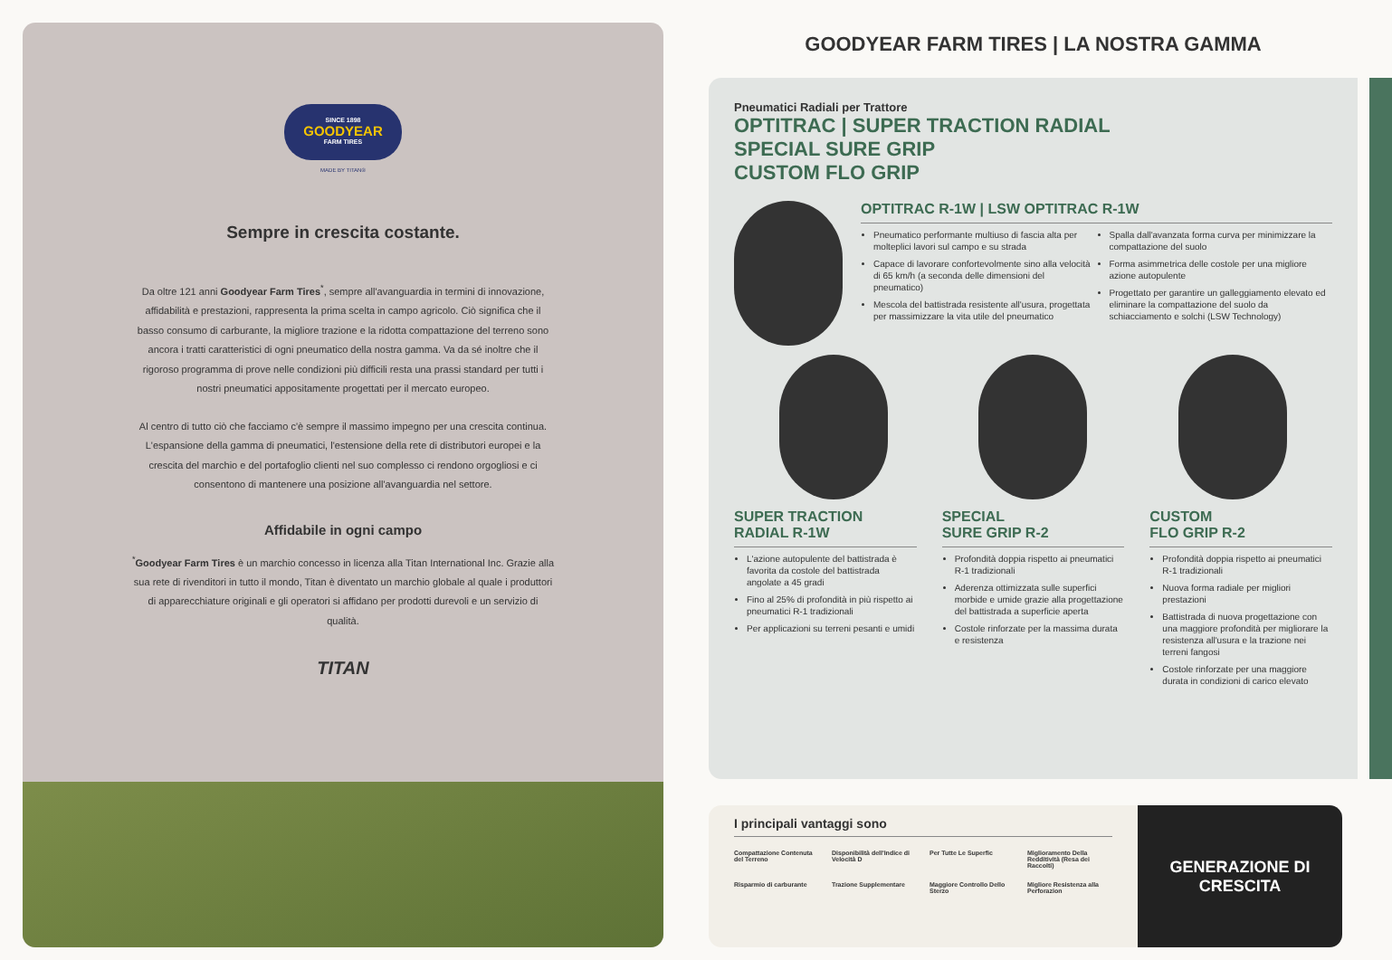SINCE 1898
GOODYEAR
FARM TIRES
MADE BY TITAN®
Sempre in crescita costante.
Da oltre 121 anni Goodyear Farm Tires<sup>*</sup>, sempre all'avanguardia in termini di innovazione, affidabilità e prestazioni, rappresenta la prima scelta in campo agricolo. Ciò significa che il basso consumo di carburante, la migliore trazione e la ridotta compattazione del terreno sono ancora i tratti caratteristici di ogni pneumatico della nostra gamma. Va da sé inoltre che il rigoroso programma di prove nelle condizioni più difficili resta una prassi standard per tutti i nostri pneumatici appositamente progettati per il mercato europeo.
Al centro di tutto ciò che facciamo c'è sempre il massimo impegno per una crescita continua. L'espansione della gamma di pneumatici, l'estensione della rete di distributori europei e la crescita del marchio e del portafoglio clienti nel suo complesso ci rendono orgogliosi e ci consentono di mantenere una posizione all'avanguardia nel settore.
Affidabile in ogni campo
<sup>*</sup> Goodyear Farm Tires è un marchio concesso in licenza alla Titan International Inc. Grazie alla sua rete di rivenditori in tutto il mondo, Titan è diventato un marchio globale al quale i produttori di apparecchiature originali e gli operatori si affidano per prodotti durevoli e un servizio di qualità.
TITAN
GOODYEAR FARM TIRES | LA NOSTRA GAMMA
Pneumatici Radiali per Trattore
OPTITRAC | SUPER TRACTION RADIAL
SPECIAL SURE GRIP
CUSTOM FLO GRIP
OPTITRAC R-1W | LSW OPTITRAC R-1W
Pneumatico performante multiuso di fascia alta per molteplici lavori sul campo e su strada
Capace di lavorare confortevolmente sino alla velocità di 65 km/h (a seconda delle dimensioni del pneumatico)
Mescola del battistrada resistente all'usura, progettata per massimizzare la vita utile del pneumatico
Spalla dall'avanzata forma curva per minimizzare la compattazione del suolo
Forma asimmetrica delle costole per una migliore azione autopulente
Progettato per garantire un galleggiamento elevato ed eliminare la compattazione del suolo da schiacciamento e solchi (LSW Technology)
SUPER TRACTION
RADIAL R-1W
L'azione autopulente del battistrada è favorita da costole del battistrada angolate a 45 gradi
Fino al 25% di profondità in più rispetto ai pneumatici R-1 tradizionali
Per applicazioni su terreni pesanti e umidi
SPECIAL
SURE GRIP R-2
Profondità doppia rispetto ai pneumatici R-1 tradizionali
Aderenza ottimizzata sulle superfici morbide e umide grazie alla progettazione del battistrada a superficie aperta
Costole rinforzate per la massima durata e resistenza
CUSTOM
FLO GRIP R-2
Profondità doppia rispetto ai pneumatici R-1 tradizionali
Nuova forma radiale per migliori prestazioni
Battistrada di nuova progettazione con una maggiore profondità per migliorare la resistenza all'usura e la trazione nei terreni fangosi
Costole rinforzate per una maggiore durata in condizioni di carico elevato
I principali vantaggi sono
Compattazione Contenuta del Terreno Disponibilità dell'Indice di Velocità D Per Tutte Le Superfic Miglioramento Della Redditività (Resa dei Raccolti) Risparmio di carburante Trazione Supplementare Maggiore Controllo Dello Sterzo Migliore Resistenza alla Perforazion
GENERAZIONE DI
CRESCITA